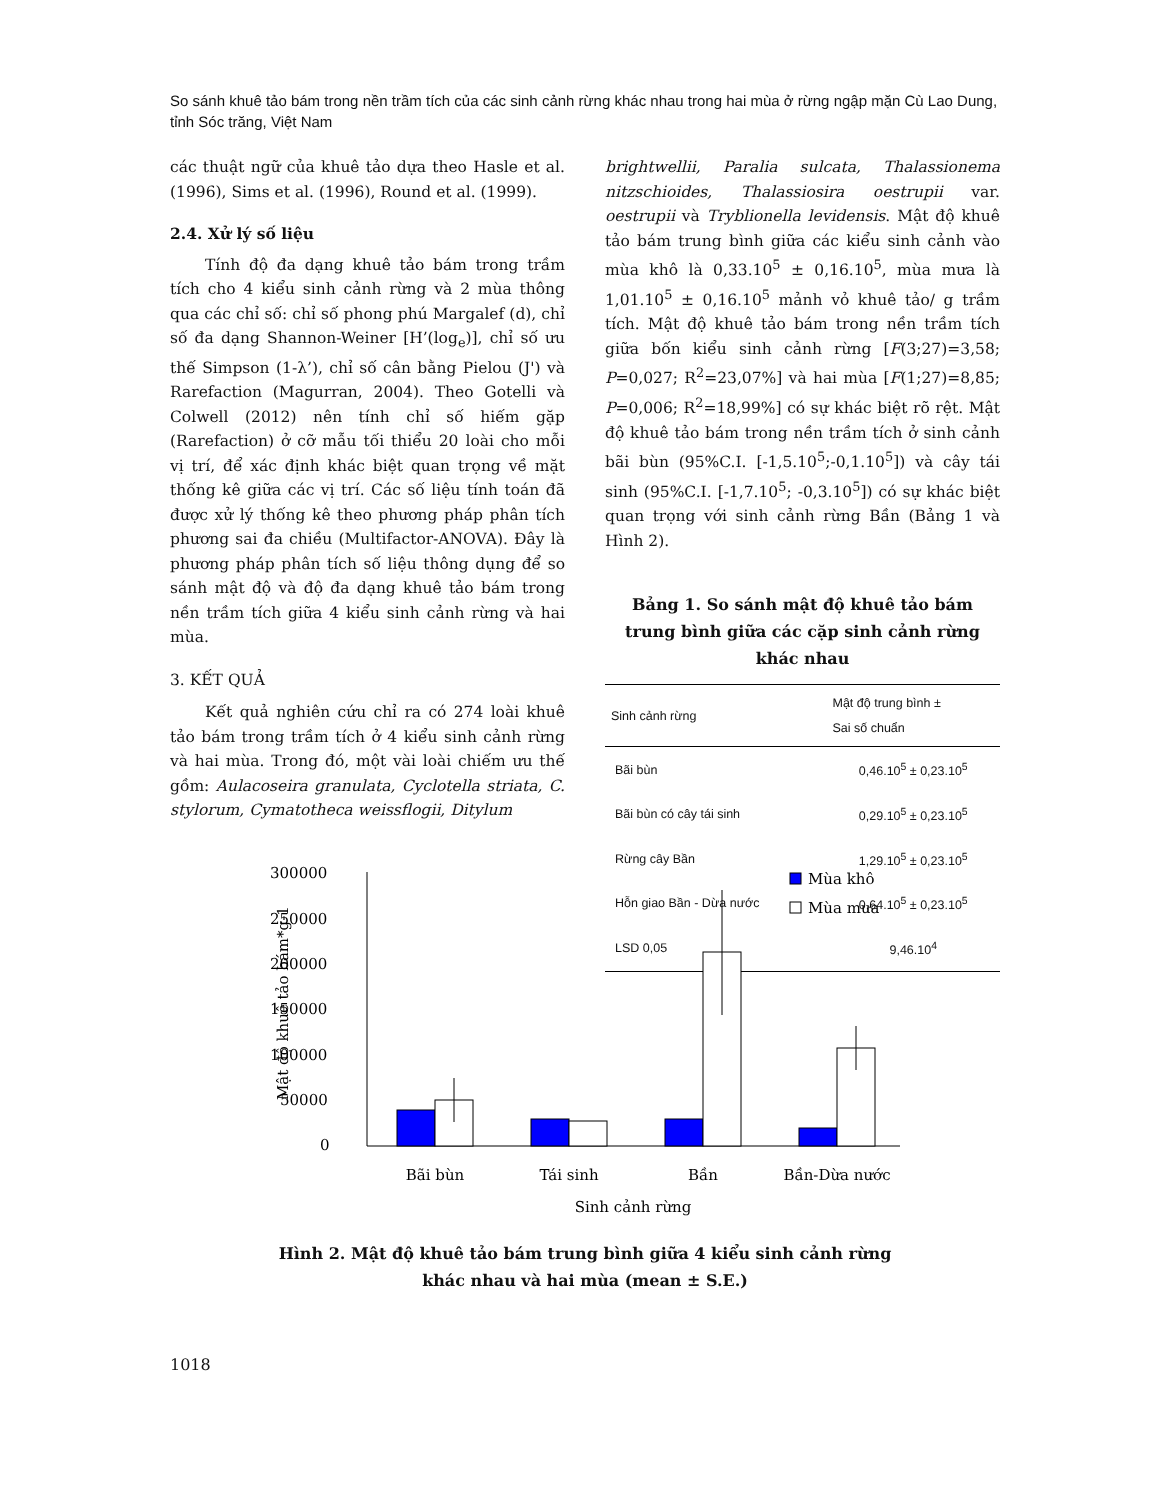So sánh khuê tảo bám trong nền trầm tích của các sinh cảnh rừng khác nhau trong hai mùa ở rừng ngập mặn Cù Lao Dung, tỉnh Sóc trăng, Việt Nam
các thuật ngữ của khuê tảo dựa theo Hasle et al. (1996), Sims et al. (1996), Round et al. (1999).
2.4. Xử lý số liệu
Tính độ đa dạng khuê tảo bám trong trầm tích cho 4 kiểu sinh cảnh rừng và 2 mùa thông qua các chỉ số: chỉ số phong phú Margalef (d), chỉ số đa dạng Shannon-Weiner [H’(log<sub>e</sub>)], chỉ số ưu thế Simpson (1-λ’), chỉ số cân bằng Pielou (J') và Rarefaction (Magurran, 2004). Theo Gotelli và Colwell (2012) nên tính chỉ số hiếm gặp (Rarefaction) ở cỡ mẫu tối thiểu 20 loài cho mỗi vị trí, để xác định khác biệt quan trọng về mặt thống kê giữa các vị trí. Các số liệu tính toán đã được xử lý thống kê theo phương pháp phân tích phương sai đa chiều (Multifactor-ANOVA). Đây là phương pháp phân tích số liệu thông dụng để so sánh mật độ và độ đa dạng khuê tảo bám trong nền trầm tích giữa 4 kiểu sinh cảnh rừng và hai mùa.
3. KẾT QUẢ
Kết quả nghiên cứu chỉ ra có 274 loài khuê tảo bám trong trầm tích ở 4 kiểu sinh cảnh rừng và hai mùa. Trong đó, một vài loài chiếm ưu thế gồm: Aulacoseira granulata, Cyclotella striata, C. stylorum, Cymatotheca weissflogii, Ditylum
brightwellii, Paralia sulcata, Thalassionema nitzschioides, Thalassiosira oestrupii var. oestrupii và Tryblionella levidensis. Mật độ khuê tảo bám trung bình giữa các kiểu sinh cảnh vào mùa khô là 0,33.10<sup>5</sup> ± 0,16.10<sup>5</sup>, mùa mưa là 1,01.10<sup>5</sup> ± 0,16.10<sup>5</sup> mảnh vỏ khuê tảo/ g trầm tích. Mật độ khuê tảo bám trong nền trầm tích giữa bốn kiểu sinh cảnh rừng [F(3;27)=3,58; P=0,027; R<sup>2</sup>=23,07%] và hai mùa [F(1;27)=8,85; P=0,006; R<sup>2</sup>=18,99%] có sự khác biệt rõ rệt. Mật độ khuê tảo bám trong nền trầm tích ở sinh cảnh bãi bùn (95%C.I. [-1,5.10<sup>5</sup>;-0,1.10<sup>5</sup>]) và cây tái sinh (95%C.I. [-1,7.10<sup>5</sup>; -0,3.10<sup>5</sup>]) có sự khác biệt quan trọng với sinh cảnh rừng Bần (Bảng 1 và Hình 2).
Bảng 1. So sánh mật độ khuê tảo bám trung bình giữa các cặp sinh cảnh rừng khác nhau
| Sinh cảnh rừng | Mật độ trung bình ± Sai số chuẩn |
| --- | --- |
| Bãi bùn | 0,46.10<sup>5</sup> ± 0,23.10<sup>5</sup> |
| Bãi bùn có cây tái sinh | 0,29.10<sup>5</sup> ± 0,23.10<sup>5</sup> |
| Rừng cây Bần | 1,29.10<sup>5</sup> ± 0,23.10<sup>5</sup> |
| Hỗn giao Bần - Dừa nước | 0,64.10<sup>5</sup> ± 0,23.10<sup>5</sup> |
| LSD 0,05 | 9,46.10<sup>4</sup> |
300000
250000
200000
150000
100000
50000
0
Mật độ khuê tảo bám*g-1
Mùa khô
Mùa mưa
Bãi bùn
Tái sinh
Bần
Bần-Dừa nước
Sinh cảnh rừng
Hình 2. Mật độ khuê tảo bám trung bình giữa 4 kiểu sinh cảnh rừng
khác nhau và hai mùa (mean ± S.E.)
1018